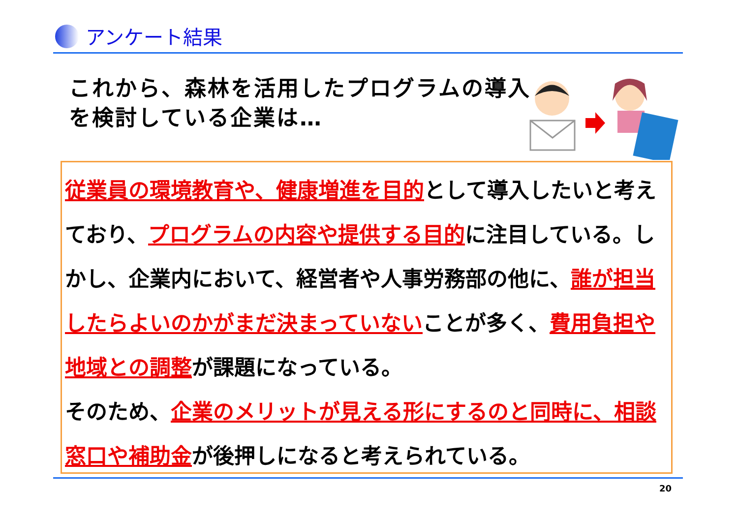アンケート結果
これから、森林を活用したプログラムの導入を検討している企業は…
従業員の環境教育や、健康増進を目的として導入したいと考えており、プログラムの内容や提供する目的に注目している。しかし、企業内において、経営者や人事労務部の他に、誰が担当したらよいのかがまだ決まっていないことが多く、費用負担や地域との調整が課題になっている。
そのため、企業のメリットが見える形にするのと同時に、相談窓口や補助金が後押しになると考えられている。
20